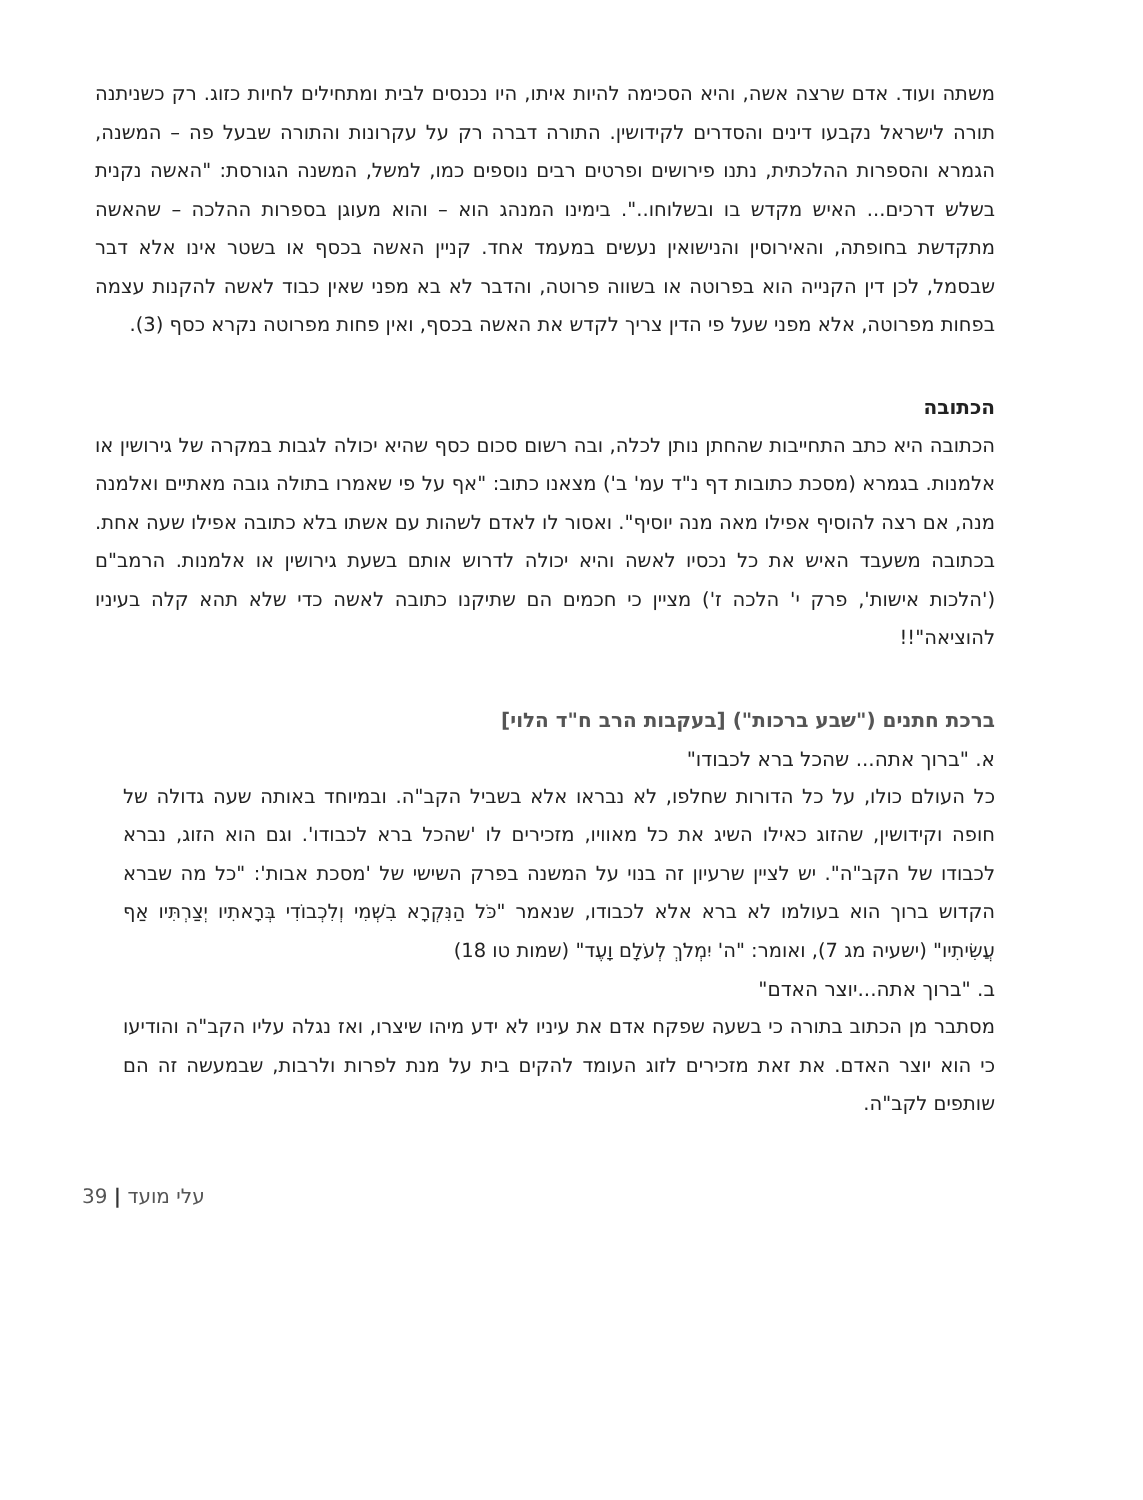משתה ועוד. אדם שרצה אשה, והיא הסכימה להיות איתו, היו נכנסים לבית ומתחילים לחיות כזוג. רק כשניתנה תורה לישראל נקבעו דינים והסדרים לקידושין. התורה דברה רק על עקרונות והתורה שבעל פה – המשנה, הגמרא והספרות ההלכתית, נתנו פירושים ופרטים רבים נוספים כמו, למשל, המשנה הגורסת: "האשה נקנית בשלש דרכים... האיש מקדש בו ובשלוחו..". בימינו המנהג הוא – והוא מעוגן בספרות ההלכה – שהאשה מתקדשת בחופתה, והאירוסין והנישואין נעשים במעמד אחד. קניין האשה בכסף או בשטר אינו אלא דבר שבסמל, לכן דין הקנייה הוא בפרוטה או בשווה פרוטה, והדבר לא בא מפני שאין כבוד לאשה להקנות עצמה בפחות מפרוטה, אלא מפני שעל פי הדין צריך לקדש את האשה בכסף, ואין פחות מפרוטה נקרא כסף (3).
הכתובה
הכתובה היא כתב התחייבות שהחתן נותן לכלה, ובה רשום סכום כסף שהיא יכולה לגבות במקרה של גירושין או אלמנות. בגמרא (מסכת כתובות דף נ"ד עמ' ב') מצאנו כתוב: "אף על פי שאמרו בתולה גובה מאתיים ואלמנה מנה, אם רצה להוסיף אפילו מאה מנה יוסיף". ואסור לו לאדם לשהות עם אשתו בלא כתובה אפילו שעה אחת. בכתובה משעבד האיש את כל נכסיו לאשה והיא יכולה לדרוש אותם בשעת גירושין או אלמנות. הרמב"ם ('הלכות אישות', פרק י' הלכה ז') מציין כי חכמים הם שתיקנו כתובה לאשה כדי שלא תהא קלה בעיניו להוציאה"!!
ברכת חתנים ("שבע ברכות") [בעקבות הרב ח"ד הלוי]
א. "ברוך אתה... שהכל ברא לכבודו"
כל העולם כולו, על כל הדורות שחלפו, לא נבראו אלא בשביל הקב"ה. ובמיוחד באותה שעה גדולה של חופה וקידושין, שהזוג כאילו השיג את כל מאוויו, מזכירים לו 'שהכל ברא לכבודו'. וגם הוא הזוג, נברא לכבודו של הקב"ה". יש לציין שרעיון זה בנוי על המשנה בפרק השישי של 'מסכת אבות': "כל מה שברא הקדוש ברוך הוא בעולמו לא ברא אלא לכבודו, שנאמר "כֹּל הַנִּקְרָא בִשְׁמִי וְלִכְבוֹדִי בְּרָאתִיו יְצַרְתִּיו אַף עֲשִׂיתִיו" (ישעיה מג 7), ואומר: "ה' יִמְלֹךְ לְעֹלָם וָעֶד" (שמות טו 18)
ב. "ברוך אתה...יוצר האדם"
מסתבר מן הכתוב בתורה כי בשעה שפקח אדם את עיניו לא ידע מיהו שיצרו, ואז נגלה עליו הקב"ה והודיעו כי הוא יוצר האדם. את זאת מזכירים לזוג העומד להקים בית על מנת לפרות ולרבות, שבמעשה זה הם שותפים לקב"ה.
39 | עלי מועד